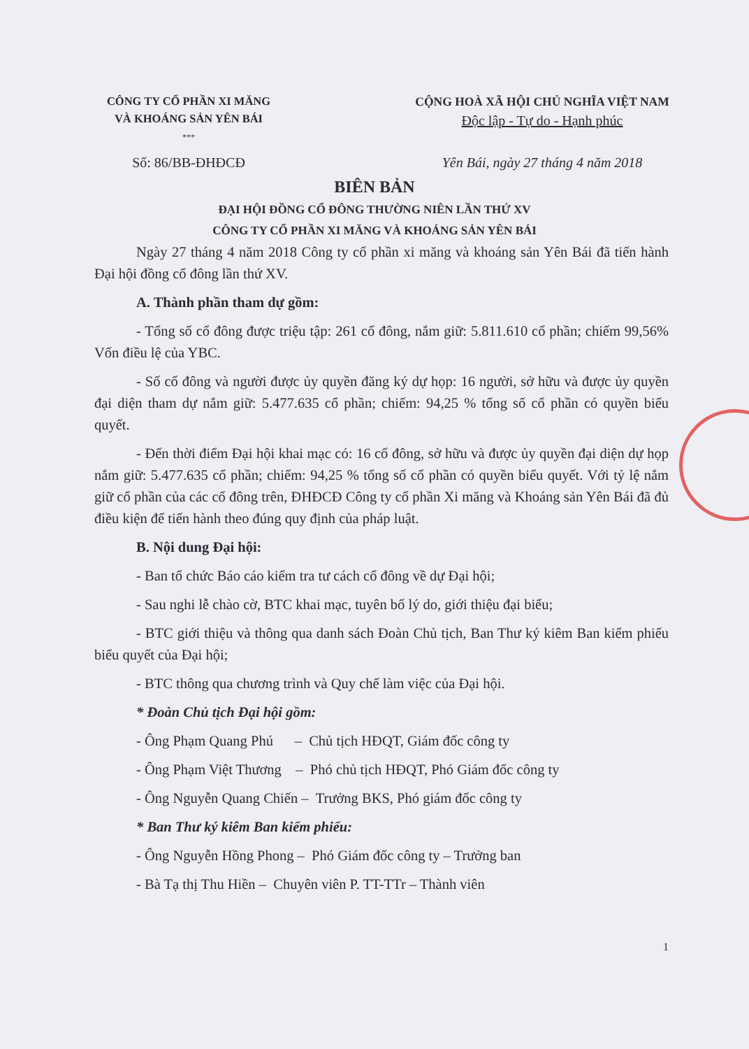CÔNG TY CỔ PHẦN XI MĂNG
VÀ KHOÁNG SẢN YÊN BÁI
***
CỘNG HOÀ XÃ HỘI CHỦ NGHĨA VIỆT NAM
Độc lập - Tự do - Hạnh phúc
Số: 86/BB-ĐHĐCĐ Yên Bái, ngày 27 tháng 4 năm 2018
BIÊN BẢN
ĐẠI HỘI ĐỒNG CỔ ĐÔNG THƯỜNG NIÊN LẦN THỨ XV
CÔNG TY CỔ PHẦN XI MĂNG VÀ KHOÁNG SẢN YÊN BÁI
Ngày 27 tháng 4 năm 2018 Công ty cổ phần xi măng và khoáng sản Yên Bái đã tiến hành Đại hội đồng cổ đông lần thứ XV.
A. Thành phần tham dự gồm:
- Tổng số cổ đông được triệu tập: 261 cổ đông, nắm giữ: 5.811.610 cổ phần; chiếm 99,56% Vốn điều lệ của YBC.
- Số cổ đông và người được ủy quyền đăng ký dự họp: 16 người, sở hữu và được ủy quyền đại diện tham dự nắm giữ: 5.477.635 cổ phần; chiếm: 94,25 % tổng số cổ phần có quyền biểu quyết.
- Đến thời điểm Đại hội khai mạc có: 16 cổ đông, sở hữu và được ủy quyền đại diện dự họp nắm giữ: 5.477.635 cổ phần; chiếm: 94,25 % tổng số cổ phần có quyền biểu quyết. Với tỷ lệ nắm giữ cổ phần của các cổ đông trên, ĐHĐCĐ Công ty cổ phần Xi măng và Khoáng sản Yên Bái đã đủ điều kiện để tiến hành theo đúng quy định của pháp luật.
B. Nội dung Đại hội:
- Ban tổ chức Báo cáo kiểm tra tư cách cổ đông về dự Đại hội;
- Sau nghi lễ chào cờ, BTC khai mạc, tuyên bố lý do, giới thiệu đại biểu;
- BTC giới thiệu và thông qua danh sách Đoàn Chủ tịch, Ban Thư ký kiêm Ban kiểm phiếu biểu quyết của Đại hội;
- BTC thông qua chương trình và Quy chế làm việc của Đại hội.
* Đoàn Chủ tịch Đại hội gồm:
- Ông Phạm Quang Phú – Chủ tịch HĐQT, Giám đốc công ty
- Ông Phạm Việt Thương – Phó chủ tịch HĐQT, Phó Giám đốc công ty
- Ông Nguyễn Quang Chiến – Trưởng BKS, Phó giám đốc công ty
* Ban Thư ký kiêm Ban kiểm phiếu:
- Ông Nguyễn Hồng Phong – Phó Giám đốc công ty – Trưởng ban
- Bà Tạ thị Thu Hiền – Chuyên viên P. TT-TTr – Thành viên
1